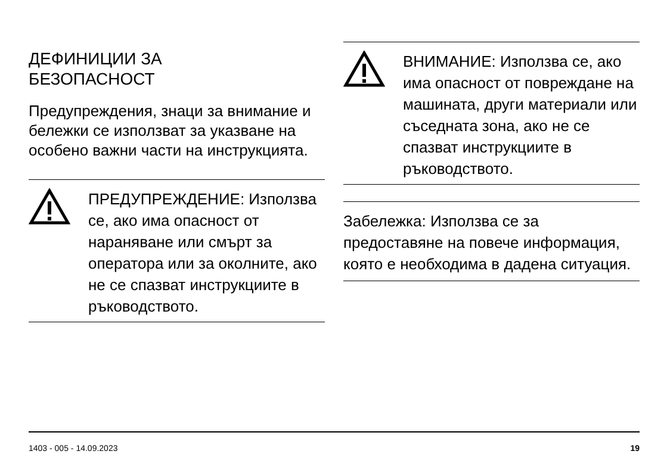ДЕФИНИЦИИ ЗА
БЕЗОПАСНОСТ
Предупреждения, знаци за внимание и бележки се използват за указване на особено важни части на инструкцията.
ПРЕДУПРЕЖДЕНИЕ: Използва се, ако има опасност от нараняване или смърт за оператора или за околните, ако не се спазват инструкциите в ръководството.
ВНИМАНИЕ: Използва се, ако има опасност от повреждане на машината, други материали или съседната зона, ако не се спазват инструкциите в ръководството.
Забележка: Използва се за предоставяне на повече информация, която е необходима в дадена ситуация.
1403 - 005 - 14.09.2023 19